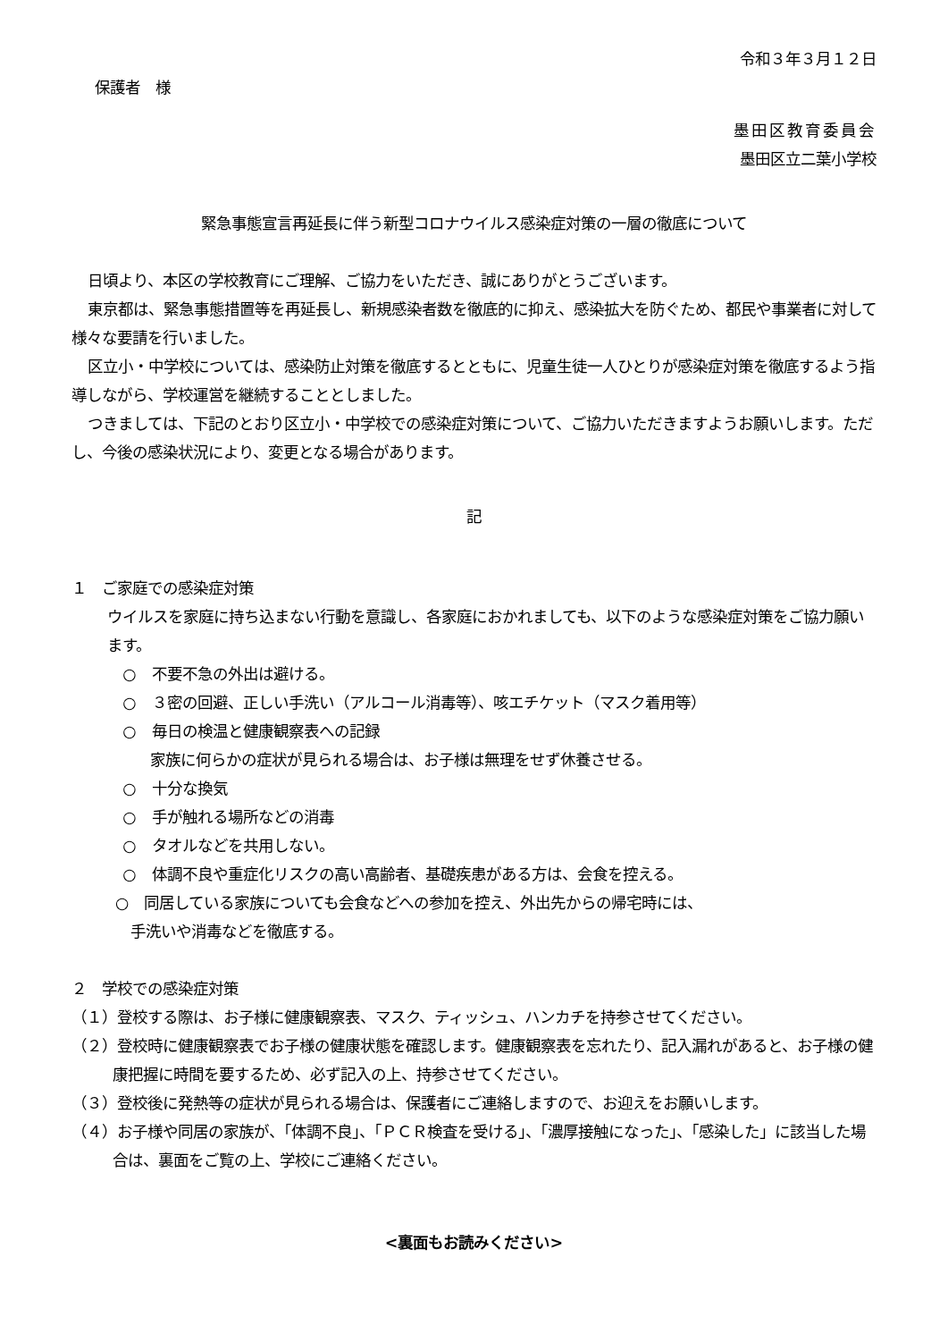令和３年３月１２日
保護者　様
墨田区教育委員会
墨田区立二葉小学校
緊急事態宣言再延長に伴う新型コロナウイルス感染症対策の一層の徹底について
日頃より、本区の学校教育にご理解、ご協力をいただき、誠にありがとうございます。
東京都は、緊急事態措置等を再延長し、新規感染者数を徹底的に抑え、感染拡大を防ぐため、都民や事業者に対して様々な要請を行いました。
区立小・中学校については、感染防止対策を徹底するとともに、児童生徒一人ひとりが感染症対策を徹底するよう指導しながら、学校運営を継続することとしました。
つきましては、下記のとおり区立小・中学校での感染症対策について、ご協力いただきますようお願いします。ただし、今後の感染状況により、変更となる場合があります。
記
１　ご家庭での感染症対策
ウイルスを家庭に持ち込まない行動を意識し、各家庭におかれましても、以下のような感染症対策をご協力願います。
　○　不要不急の外出は避ける。
　○　３密の回避、正しい手洗い（アルコール消毒等）、咳エチケット（マスク着用等）
　○　毎日の検温と健康観察表への記録
家族に何らかの症状が見られる場合は、お子様は無理をせず休養させる。
　○　十分な換気
　○　手が触れる場所などの消毒
　○　タオルなどを共用しない。
　○　体調不良や重症化リスクの高い高齢者、基礎疾患がある方は、会食を控える。
○　同居している家族についても会食などへの参加を控え、外出先からの帰宅時には、
　手洗いや消毒などを徹底する。
２　学校での感染症対策
（１）登校する際は、お子様に健康観察表、マスク、ティッシュ、ハンカチを持参させてください。
（２）登校時に健康観察表でお子様の健康状態を確認します。健康観察表を忘れたり、記入漏れがあると、お子様の健康把握に時間を要するため、必ず記入の上、持参させてください。
（３）登校後に発熱等の症状が見られる場合は、保護者にご連絡しますので、お迎えをお願いします。
（４）お子様や同居の家族が、「体調不良」、「ＰＣＲ検査を受ける」、「濃厚接触になった」、「感染した」に該当した場合は、裏面をご覧の上、学校にご連絡ください。
<裏面もお読みください>